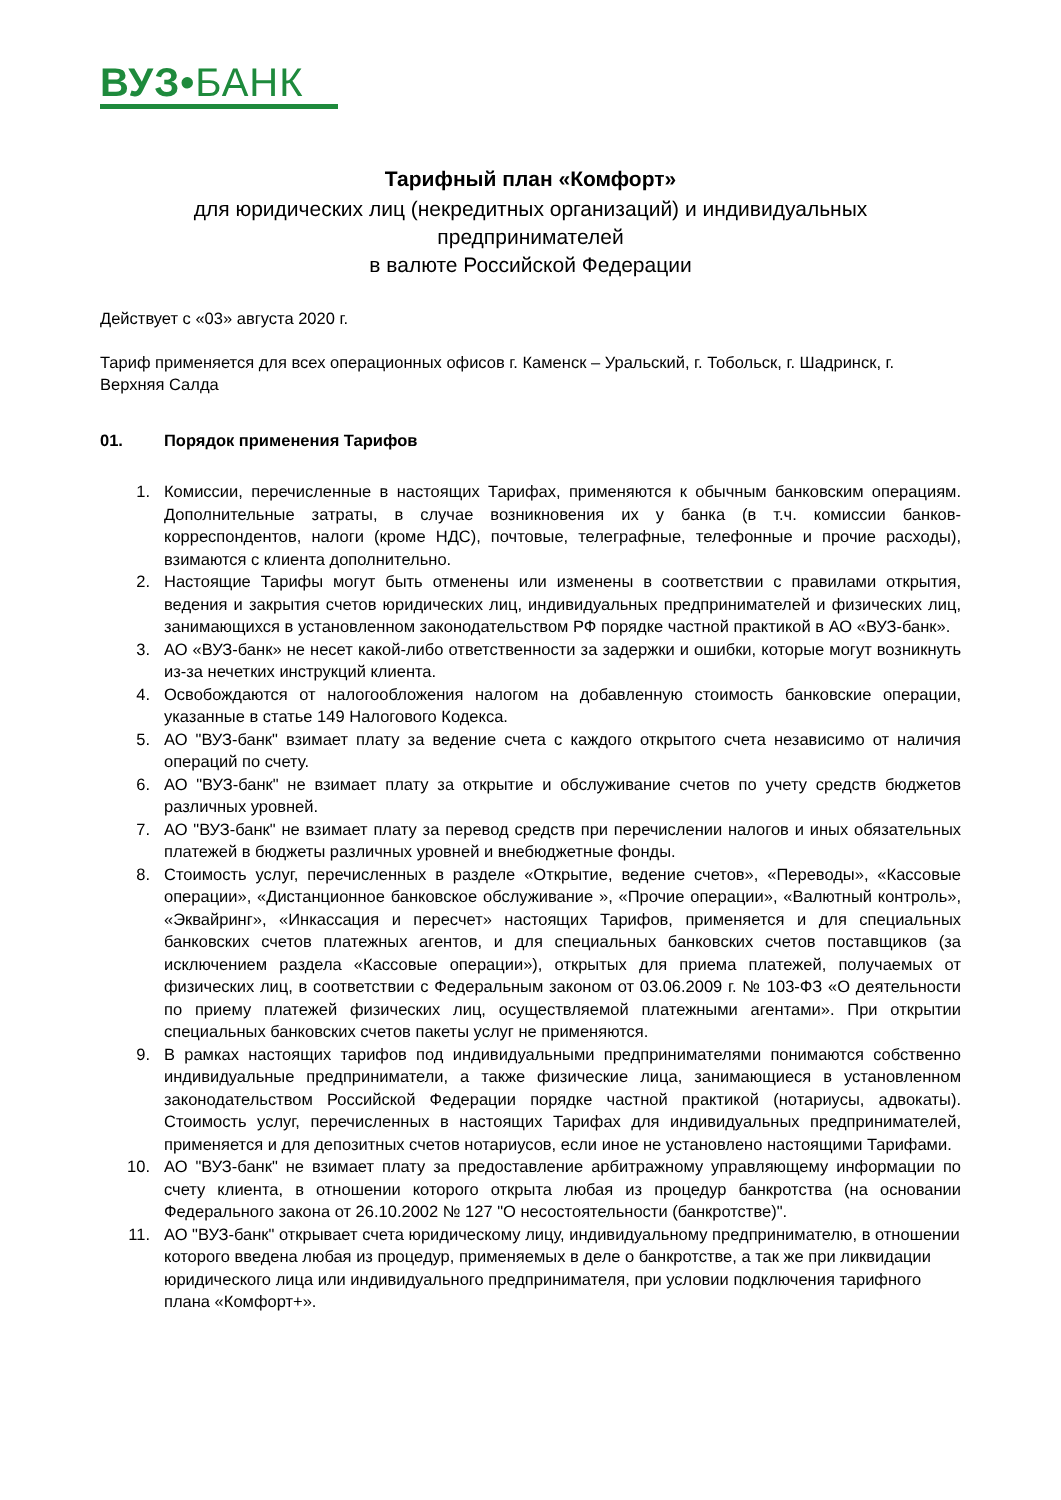ВУЗ•БАНК
Тарифный план «Комфорт»
для юридических лиц (некредитных организаций) и индивидуальных предпринимателей
в валюте Российской Федерации
Действует с «03» августа 2020 г.
Тариф применяется для всех операционных офисов г. Каменск – Уральский, г. Тобольск, г. Шадринск, г. Верхняя Салда
01. Порядок применения Тарифов
1. Комиссии, перечисленные в настоящих Тарифах, применяются к обычным банковским операциям. Дополнительные затраты, в случае возникновения их у банка (в т.ч. комиссии банков-корреспондентов, налоги (кроме НДС), почтовые, телеграфные, телефонные и прочие расходы), взимаются с клиента дополнительно.
2. Настоящие Тарифы могут быть отменены или изменены в соответствии с правилами открытия, ведения и закрытия счетов юридических лиц, индивидуальных предпринимателей и физических лиц, занимающихся в установленном законодательством РФ порядке частной практикой в АО «ВУЗ-банк».
3. АО «ВУЗ-банк» не несет какой-либо ответственности за задержки и ошибки, которые могут возникнуть из-за нечетких инструкций клиента.
4. Освобождаются от налогообложения налогом на добавленную стоимость банковские операции, указанные в статье 149 Налогового Кодекса.
5. АО "ВУЗ-банк" взимает плату за ведение счета с каждого открытого счета независимо от наличия операций по счету.
6. АО "ВУЗ-банк" не взимает плату за открытие и обслуживание счетов по учету средств бюджетов различных уровней.
7. АО "ВУЗ-банк" не взимает плату за перевод средств при перечислении налогов и иных обязательных платежей в бюджеты различных уровней и внебюджетные фонды.
8. Стоимость услуг, перечисленных в разделе «Открытие, ведение счетов», «Переводы», «Кассовые операции», «Дистанционное банковское обслуживание », «Прочие операции», «Валютный контроль», «Эквайринг», «Инкассация и пересчет» настоящих Тарифов, применяется и для специальных банковских счетов платежных агентов, и для специальных банковских счетов поставщиков (за исключением раздела «Кассовые операции»), открытых для приема платежей, получаемых от физических лиц, в соответствии с Федеральным законом от 03.06.2009 г. № 103-ФЗ «О деятельности по приему платежей физических лиц, осуществляемой платежными агентами». При открытии специальных банковских счетов пакеты услуг не применяются.
9. В рамках настоящих тарифов под индивидуальными предпринимателями понимаются собственно индивидуальные предприниматели, а также физические лица, занимающиеся в установленном законодательством Российской Федерации порядке частной практикой (нотариусы, адвокаты). Стоимость услуг, перечисленных в настоящих Тарифах для индивидуальных предпринимателей, применяется и для депозитных счетов нотариусов, если иное не установлено настоящими Тарифами.
10. АО "ВУЗ-банк" не взимает плату за предоставление арбитражному управляющему информации по счету клиента, в отношении которого открыта любая из процедур банкротства (на основании Федерального закона от 26.10.2002 № 127 "О несостоятельности (банкротстве)".
11. АО "ВУЗ-банк" открывает счета юридическому лицу, индивидуальному предпринимателю, в отношении которого введена любая из процедур, применяемых в деле о банкротстве, а так же при ликвидации юридического лица или индивидуального предпринимателя, при условии подключения тарифного плана «Комфорт+».